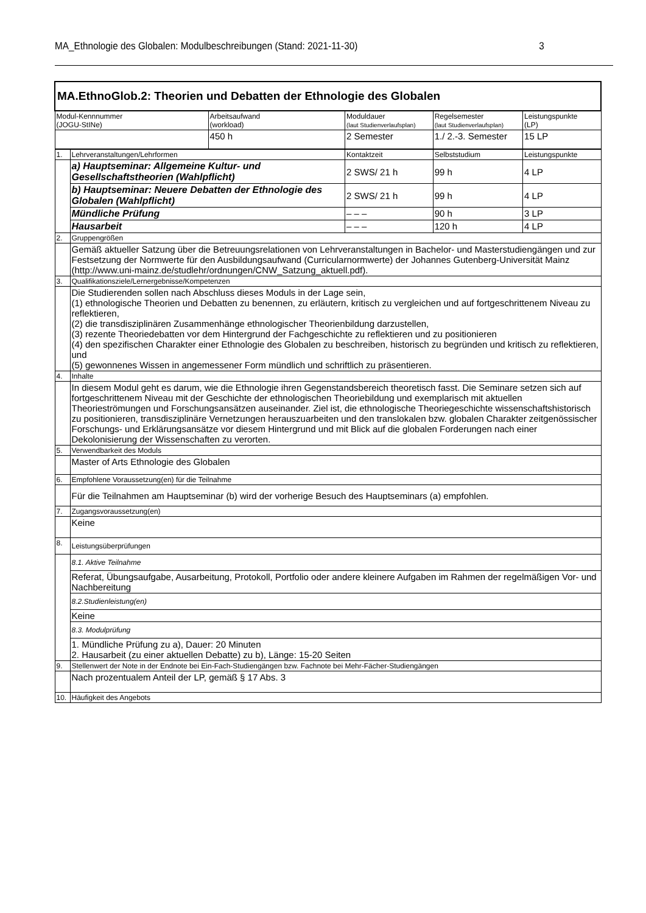MA_Ethnologie des Globalen: Modulbeschreibungen (Stand: 2021-11-30) 3
| MA.EthnoGlob.2: Theorien und Debatten der Ethnologie des Globalen | | | | | |
| Modul-Kennnummer (JOGU-StINe) | | Arbeitsaufwand (workload) | Moduldauer (laut Studienverlaufsplan) | Regelsemester (laut Studienverlaufsplan) | Leistungspunkte (LP) |
| | | 450 h | 2 Semester | 1./ 2.-3. Semester | 15 LP |
| 1. | Lehrveranstaltungen/Lehrformen | | Kontaktzeit | Selbststudium | Leistungspunkte |
| | a) Hauptseminar: Allgemeine Kultur- und Gesellschaftstheorien (Wahlpflicht) | | 2 SWS/ 21 h | 99 h | 4 LP |
| | b) Hauptseminar: Neuere Debatten der Ethnologie des Globalen (Wahlpflicht) | | 2 SWS/ 21 h | 99 h | 4 LP |
| | Mündliche Prüfung | | – – – | 90 h | 3 LP |
| | Hausarbeit | | – – – | 120 h | 4 LP |
| 2. | Gruppengrößen | | | | |
| | Gemäß aktueller Satzung über die Betreuungsrelationen von Lehrveranstaltungen in Bachelor- und Masterstudiengängen und zur Festsetzung der Normwerte für den Ausbildungsaufwand (Curricularnormwerte) der Johannes Gutenberg-Universität Mainz (http://www.uni-mainz.de/studlehr/ordnungen/CNW_Satzung_aktuell.pdf). | | | | |
| 3. | Qualifikationsziele/Lernergebnisse/Kompetenzen | | | | |
| | Die Studierenden sollen nach Abschluss dieses Moduls in der Lage sein, (1) ethnologische Theorien und Debatten zu benennen, zu erläutern, kritisch zu vergleichen und auf fortgeschrittenem Niveau zu reflektieren, (2) die transdisziplinären Zusammenhänge ethnologischer Theorienbildung darzustellen, (3) rezente Theoriedebatten vor dem Hintergrund der Fachgeschichte zu reflektieren und zu positionieren (4) den spezifischen Charakter einer Ethnologie des Globalen zu beschreiben, historisch zu begründen und kritisch zu reflektieren, und (5) gewonnenes Wissen in angemessener Form mündlich und schriftlich zu präsentieren. | | | | |
| 4. | Inhalte | | | | |
| | In diesem Modul geht es darum, wie die Ethnologie ihren Gegenstandsbereich theoretisch fasst. Die Seminare setzen sich auf fortgeschrittenem Niveau mit der Geschichte der ethnologischen Theoriebildung und exemplarisch mit aktuellen Theorieströmungen und Forschungsansätzen auseinander. Ziel ist, die ethnologische Theoriegeschichte wissenschaftshistorisch zu positionieren, transdisziplinäre Vernetzungen herauszuarbeiten und den translokalen bzw. globalen Charakter zeitgenössischer Forschungs- und Erklärungsansätze vor diesem Hintergrund und mit Blick auf die globalen Forderungen nach einer Dekolonisierung der Wissenschaften zu verorten. | | | | |
| 5. | Verwendbarkeit des Moduls | | | | |
| | Master of Arts Ethnologie des Globalen | | | | |
| 6. | Empfohlene Voraussetzung(en) für die Teilnahme | | | | |
| | Für die Teilnahmen am Hauptseminar (b) wird der vorherige Besuch des Hauptseminars (a) empfohlen. | | | | |
| 7. | Zugangsvoraussetzung(en) | | | | |
| | Keine | | | | |
| 8. | Leistungsüberprüfungen | | | | |
| | 8.1. Aktive Teilnahme | | | | |
| | Referat, Übungsaufgabe, Ausarbeitung, Protokoll, Portfolio oder andere kleinere Aufgaben im Rahmen der regelmäßigen Vor- und Nachbereitung | | | | |
| | 8.2.Studienleistung(en) | | | | |
| | Keine | | | | |
| | 8.3. Modulprüfung | | | | |
| | 1. Mündliche Prüfung zu a), Dauer: 20 Minuten 2. Hausarbeit (zu einer aktuellen Debatte) zu b), Länge: 15-20 Seiten | | | | |
| 9. | Stellenwert der Note in der Endnote bei Ein-Fach-Studiengängen bzw. Fachnote bei Mehr-Fächer-Studiengängen | | | | |
| | Nach prozentualem Anteil der LP, gemäß § 17 Abs. 3 | | | | |
| 10. | Häufigkeit des Angebots | | | | |